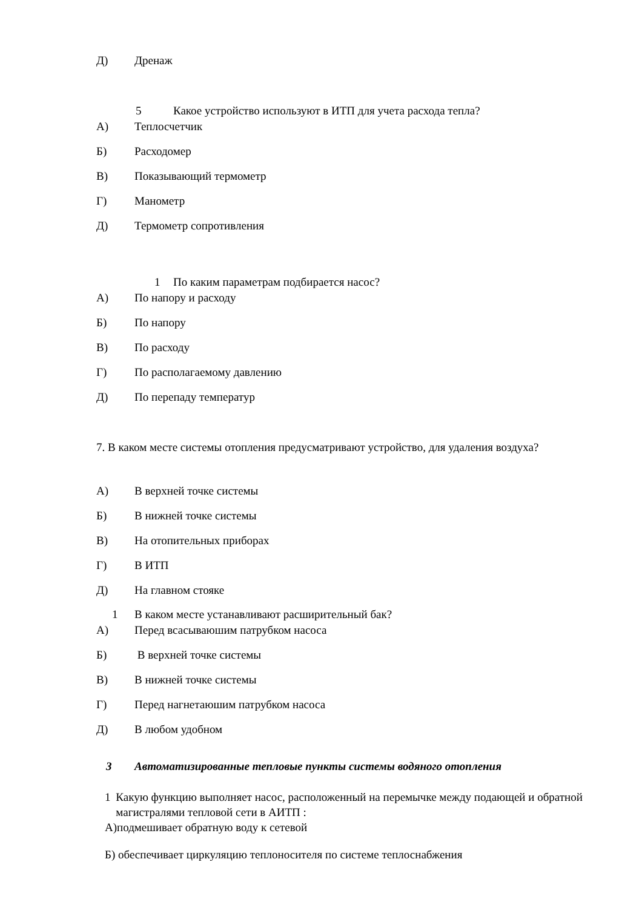Д) Дренаж
5 Какое устройство используют в ИТП для учета расхода тепла?
А) Теплосчетчик
Б) Расходомер
В) Показывающий термометр
Г) Манометр
Д) Термометр сопротивления
1 По каким параметрам подбирается насос?
А) По напору и расходу
Б) По напору
В) По расходу
Г) По располагаемому давлению
Д) По перепаду температур
7. В каком месте системы отопления предусматривают устройство, для удаления воздуха?
А) В верхней точке системы
Б) В нижней точке системы
В) На отопительных приборах
Г) В ИТП
Д) На главном стояке
1 В каком месте устанавливают расширительный бак?
А) Перед всасываюшим патрубком насоса
Б) В верхней точке системы
В) В нижней точке системы
Г) Перед нагнетаюшим патрубком насоса
Д) В любом удобном
3 Автоматизированные тепловые пункты системы водяного отопления
1 Какую функцию выполняет насос, расположенный на перемычке между подающей и обратной магистралями тепловой сети в АИТП :
А)подмешивает обратную воду к сетевой
Б) обеспечивает циркуляцию теплоносителя по системе теплоснабжения